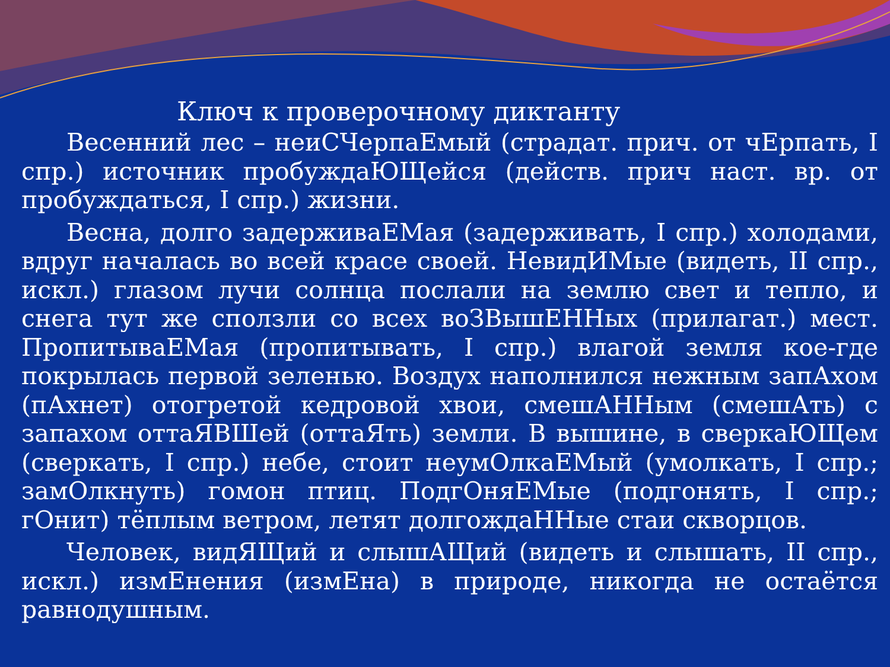Ключ к проверочному диктанту
Весенний лес – неиСЧерпаЕмый (страдат. прич. от чЕрпать, I спр.) источник пробуждаЮЩейся (действ. прич наст. вр. от пробуждаться, I спр.) жизни.
Весна, долго задерживаЕМая (задерживать, I спр.) холодами, вдруг началась во всей красе своей. НевидИМые (видеть, II спр., искл.) глазом лучи солнца послали на землю свет и тепло, и снега тут же сползли со всех воЗВышЕННых (прилагат.) мест. ПропитываЕМая (пропитывать, I спр.) влагой земля кое-где покрылась первой зеленью. Воздух наполнился нежным запАхом (пАхнет) отогретой кедровой хвои, смешАННым (смешАть) с запахом оттаЯВШей (оттаЯть) земли. В вышине, в сверкаЮЩем (сверкать, I спр.) небе, стоит неумОлкаЕМый (умолкать, I спр.; замОлкнуть) гомон птиц. ПодгОняЕМые (подгонять, I спр.; гОнит) тёплым ветром, летят долгождаННые стаи скворцов.
Человек, видЯЩий и слышАЩий (видеть и слышать, II спр., искл.) измЕнения (измЕна) в природе, никогда не остаётся равнодушным.